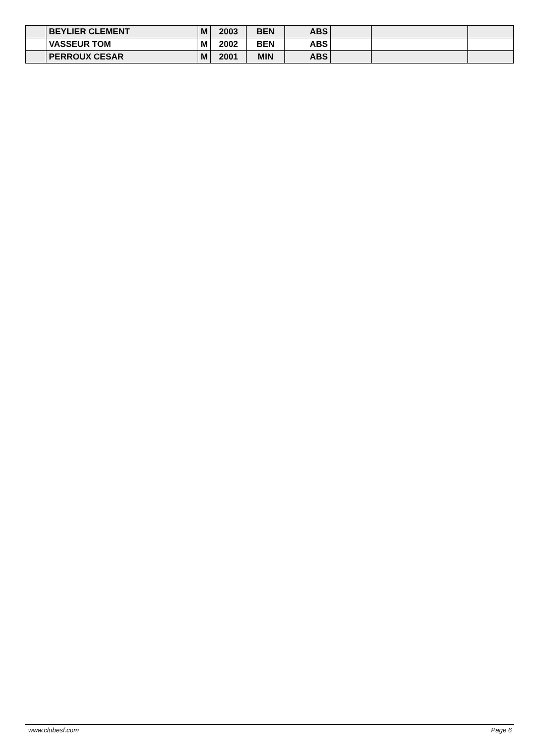| | BEYLIER CLEMENT | M | 2003 | BEN | ABS | | | |
| | VASSEUR TOM | M | 2002 | BEN | ABS | | | |
| | PERROUX CESAR | M | 2001 | MIN | ABS | | | |
www.clubesf.com Page 6